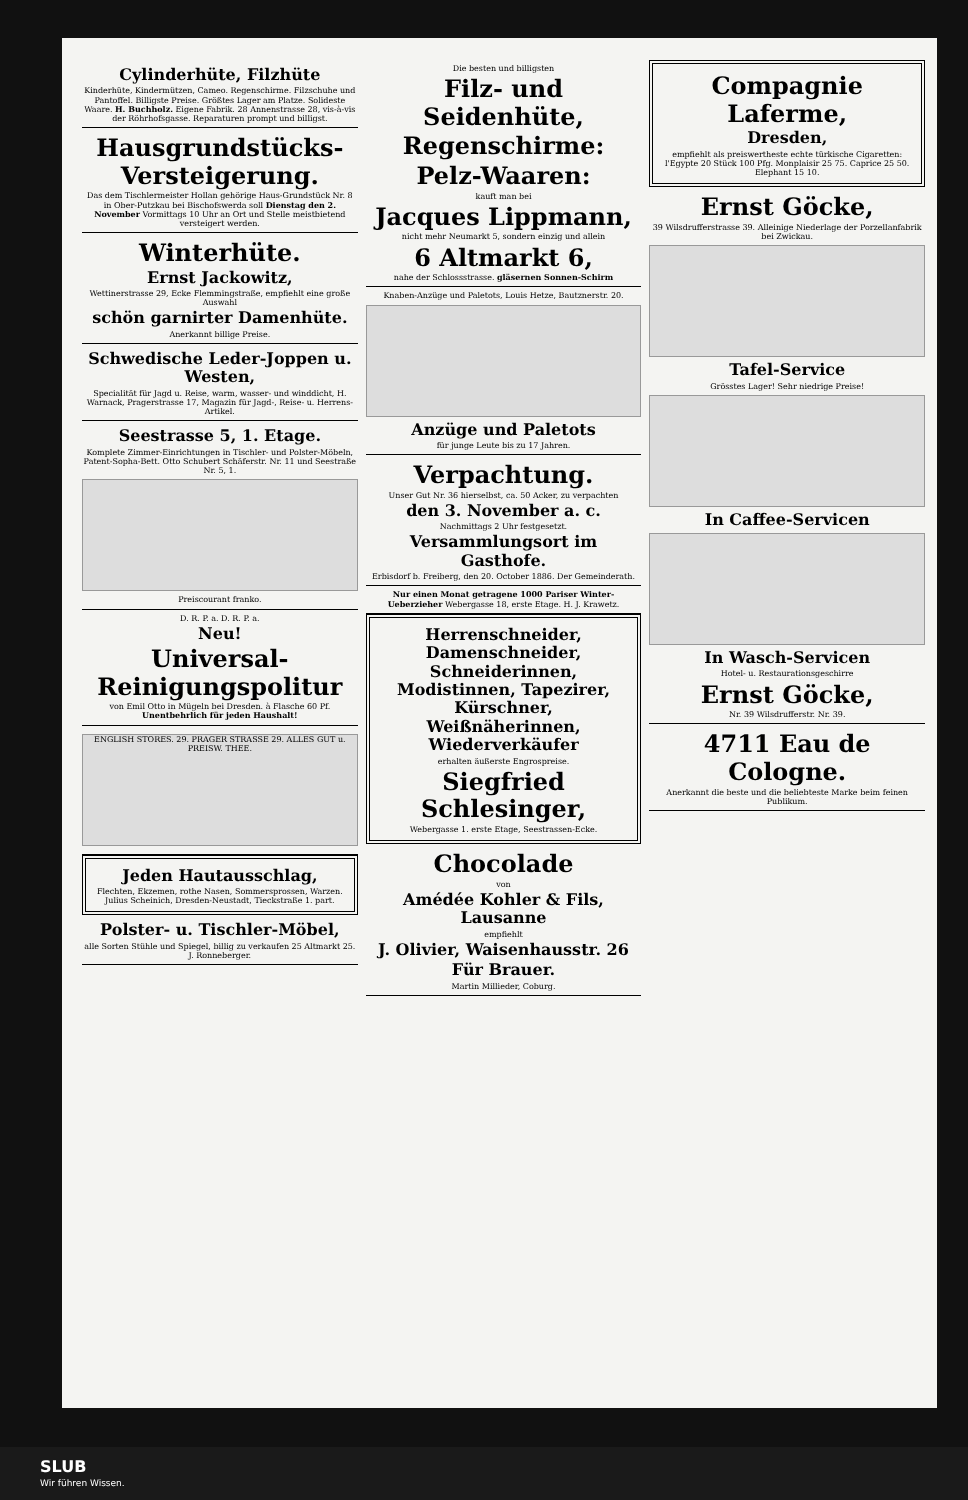Cylinderhüte, Filzhüte
Kinderhüte, Kindermützen, Cameo. Regenschirme. Filzschuhe und Pantoffel. Billigste Preise. Größtes Lager am Platze. Solideste Waare. H. Buchholz. Eigene Fabrik. 28 Annenstrasse 28, vis-à-vis der Röhrhofsgasse. Reparaturen prompt und billigst.
Hausgrundstücks-Versteigerung.
Das dem Tischlermeister Hollan gehörige Haus-Grundstück Nr. 8 in Ober-Putzkau bei Bischofswerda soll Dienstag den 2. November Vormittags 10 Uhr an Ort und Stelle meistbietend versteigert werden.
Winterhüte.
Ernst Jackowitz,
Wettinerstrasse 29, Ecke Flemmingstraße, empfiehlt eine große Auswahl
schön garnirter Damenhüte.
Anerkannt billige Preise.
Schwedische Leder-Joppen u. Westen,
Specialität für Jagd u. Reise, warm, wasser- und winddicht, H. Warnack, Pragerstrasse 17, Magazin für Jagd-, Reise- u. Herrens-Artikel.
Seestrasse 5, 1. Etage.
Komplete Zimmer-Einrichtungen in Tischler- und Polster-Möbeln, Patent-Sopha-Bett. Otto Schubert Schäferstr. Nr. 11 und Seestraße Nr. 5, 1.
Preiscourant franko.
D. R. P. a. D. R. P. a.
Neu!
Universal-Reinigungspolitur
von Emil Otto in Mügeln bei Dresden. à Flasche 60 Pf. Unentbehrlich für jeden Haushalt!
ENGLISH STORES. 29. PRAGER STRASSE 29. ALLES GUT u. PREISW. THEE.
Jeden Hautausschlag,
Flechten, Ekzemen, rothe Nasen, Sommersprossen, Warzen. Julius Scheinich, Dresden-Neustadt, Tieckstraße 1. part.
Polster- u. Tischler-Möbel,
alle Sorten Stühle und Spiegel, billig zu verkaufen 25 Altmarkt 25. J. Ronneberger.
Die besten und billigsten
Filz- und Seidenhüte,
Regenschirme:
Pelz-Waaren:
kauft man bei
Jacques Lippmann,
nicht mehr Neumarkt 5, sondern einzig und allein
6 Altmarkt 6,
nahe der Schlossstrasse. gläsernen Sonnen-Schirm
Knaben-Anzüge und Paletots, Louis Hetze, Bautznerstr. 20.
Anzüge und Paletots
für junge Leute bis zu 17 Jahren.
Verpachtung.
Unser Gut Nr. 36 hierselbst, ca. 50 Acker, zu verpachten
den 3. November a. c.
Nachmittags 2 Uhr festgesetzt.
Versammlungsort im Gasthofe.
Erbisdorf b. Freiberg, den 20. October 1886. Der Gemeinderath.
Nur einen Monat getragene 1000 Pariser Winter-Ueberzieher Webergasse 18, erste Etage. H. J. Krawetz.
Herrenschneider, Damenschneider, Schneiderinnen, Modistinnen, Tapezirer, Kürschner, Weißnäherinnen, Wiederverkäufer
erhalten äußerste Engrospreise.
Siegfried Schlesinger,
Webergasse 1. erste Etage, Seestrassen-Ecke.
Chocolade
von
Amédée Kohler & Fils, Lausanne
empfiehlt
J. Olivier, Waisenhausstr. 26
Für Brauer.
Martin Millieder, Coburg.
Compagnie Laferme,
Dresden,
empfiehlt als preiswertheste echte türkische Cigaretten: l'Egypte 20 Stück 100 Pfg. Monplaisir 25 75. Caprice 25 50. Elephant 15 10.
Ernst Göcke,
39 Wilsdrufferstrasse 39. Alleinige Niederlage der Porzellanfabrik bei Zwickau.
Tafel-Service
Grösstes Lager! Sehr niedrige Preise!
In Caffee-Servicen
In Wasch-Servicen
Hotel- u. Restaurationsgeschirre
Ernst Göcke,
Nr. 39 Wilsdrufferstr. Nr. 39.
4711 Eau de Cologne.
Anerkannt die beste und die beliebteste Marke beim feinen Publikum.
SLUB
Wir führen Wissen.